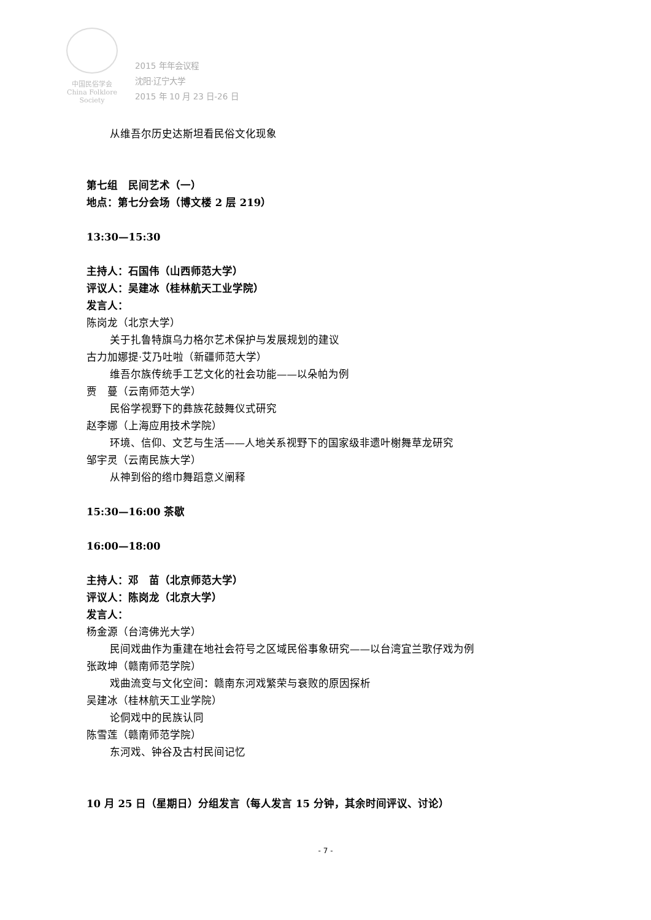中国民俗学会
China Folklore Society
2015 年年会议程
沈阳·辽宁大学
2015 年 10 月 23 日-26 日
从维吾尔历史达斯坦看民俗文化现象
第七组　民间艺术（一）
地点：第七分会场（博文楼 2 层 219）
13:30—15:30
主持人：石国伟（山西师范大学）
评议人：吴建冰（桂林航天工业学院）
发言人：
陈岗龙（北京大学）
关于扎鲁特旗乌力格尔艺术保护与发展规划的建议
古力加娜提·艾乃吐啦（新疆师范大学）
维吾尔族传统手工艺文化的社会功能——以朵帕为例
贾　蔓（云南师范大学）
民俗学视野下的彝族花鼓舞仪式研究
赵李娜（上海应用技术学院）
环境、信仰、文艺与生活——人地关系视野下的国家级非遗叶榭舞草龙研究
邹宇灵（云南民族大学）
从神到俗的绺巾舞蹈意义阐释
15:30—16:00 茶歇
16:00—18:00
主持人：邓　苗（北京师范大学）
评议人：陈岗龙（北京大学）
发言人：
杨金源（台湾佛光大学）
民间戏曲作为重建在地社会符号之区域民俗事象研究——以台湾宜兰歌仔戏为例
张政坤（赣南师范学院）
戏曲流变与文化空间：赣南东河戏繁荣与衰败的原因探析
吴建冰（桂林航天工业学院）
论侗戏中的民族认同
陈雪莲（赣南师范学院）
东河戏、钟谷及古村民间记忆
10 月 25 日（星期日）分组发言（每人发言 15 分钟，其余时间评议、讨论）
- 7 -